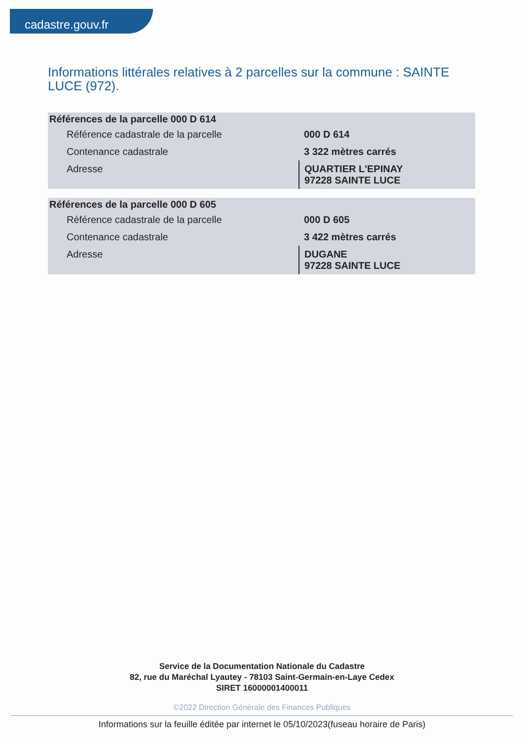cadastre.gouv.fr
Informations littérales relatives à 2 parcelles sur la commune : SAINTE LUCE (972).
| Références de la parcelle 000 D 614 | |
| --- | --- |
| Référence cadastrale de la parcelle | 000 D 614 |
| Contenance cadastrale | 3 322 mètres carrés |
| Adresse | QUARTIER L'EPINAY 97228 SAINTE LUCE |
| Références de la parcelle 000 D 605 | |
| --- | --- |
| Référence cadastrale de la parcelle | 000 D 605 |
| Contenance cadastrale | 3 422 mètres carrés |
| Adresse | DUGANE 97228 SAINTE LUCE |
Service de la Documentation Nationale du Cadastre
82, rue du Maréchal Lyautey - 78103 Saint-Germain-en-Laye Cedex
SIRET 16000001400011
©2022 Direction Générale des Finances Publiques
Informations sur la feuille éditée par internet le 05/10/2023(fuseau horaire de Paris)